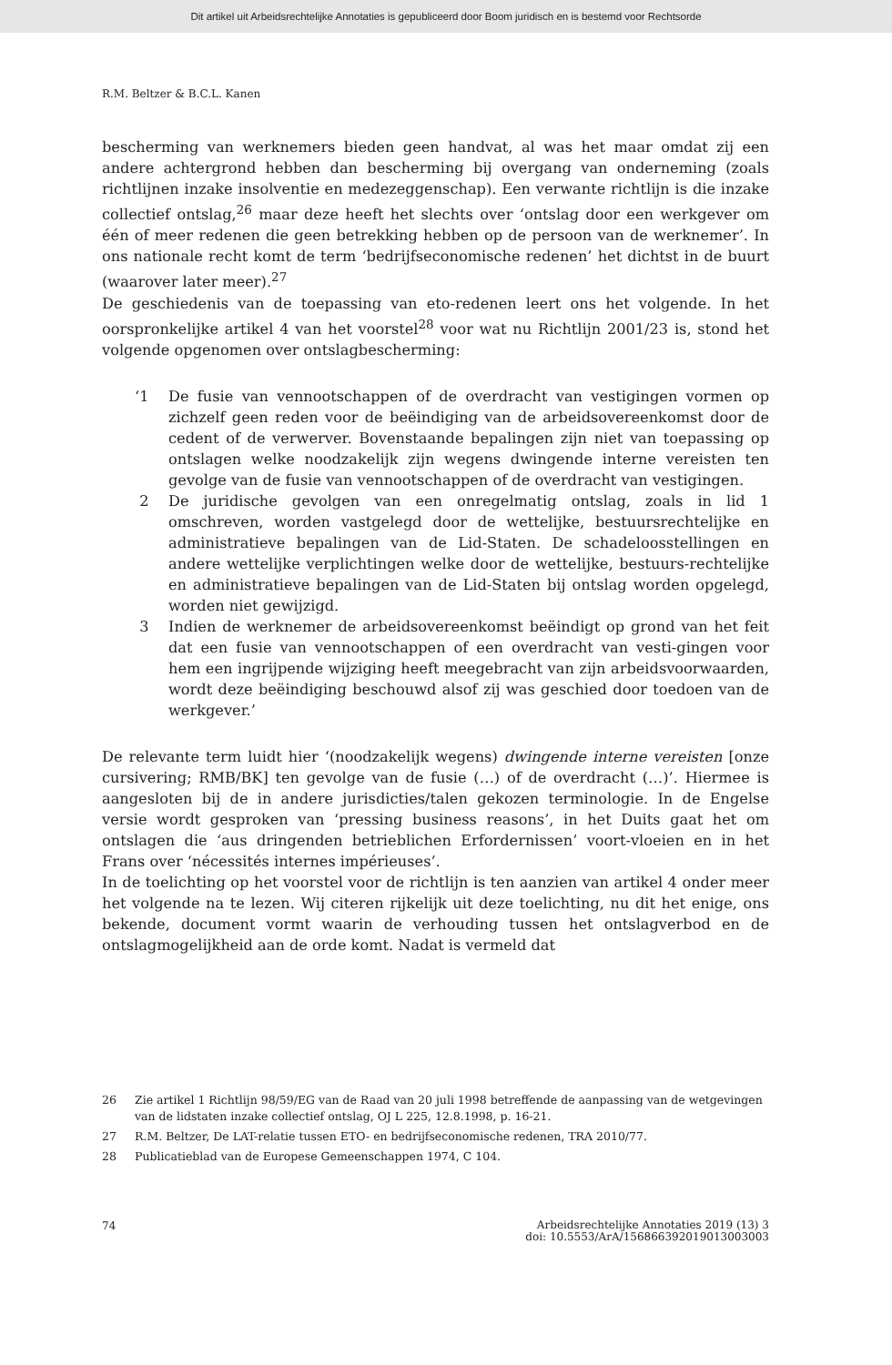Dit artikel uit Arbeidsrechtelijke Annotaties is gepubliceerd door Boom juridisch en is bestemd voor Rechtsorde
R.M. Beltzer & B.C.L. Kanen
bescherming van werknemers bieden geen handvat, al was het maar omdat zij een andere achtergrond hebben dan bescherming bij overgang van onderneming (zoals richtlijnen inzake insolventie en medezeggenschap). Een verwante richtlijn is die inzake collectief ontslag,<sup>26</sup> maar deze heeft het slechts over ‘ontslag door een werkgever om één of meer redenen die geen betrekking hebben op de persoon van de werknemer’. In ons nationale recht komt de term ‘bedrijfseconomische redenen’ het dichtst in de buurt (waarover later meer).<sup>27</sup>
De geschiedenis van de toepassing van eto-redenen leert ons het volgende. In het oorspronkelijke artikel 4 van het voorstel<sup>28</sup> voor wat nu Richtlijn 2001/23 is, stond het volgende opgenomen over ontslagbescherming:
‘1 De fusie van vennootschappen of de overdracht van vestigingen vormen op zichzelf geen reden voor de beëindiging van de arbeidsovereenkomst door de cedent of de verwerver. Bovenstaande bepalingen zijn niet van toepassing op ontslagen welke noodzakelijk zijn wegens dwingende interne vereisten ten gevolge van de fusie van vennootschappen of de overdracht van vestigingen.
2 De juridische gevolgen van een onregelmatig ontslag, zoals in lid 1 omschreven, worden vastgelegd door de wettelijke, bestuursrechtelijke en administratieve bepalingen van de Lid-Staten. De schadeloosstellingen en andere wettelijke verplichtingen welke door de wettelijke, bestuurs-rechtelijke en administratieve bepalingen van de Lid-Staten bij ontslag worden opgelegd, worden niet gewijzigd.
3 Indien de werknemer de arbeidsovereenkomst beëindigt op grond van het feit dat een fusie van vennootschappen of een overdracht van vesti-gingen voor hem een ingrijpende wijziging heeft meegebracht van zijn arbeidsvoorwaarden, wordt deze beëindiging beschouwd alsof zij was geschied door toedoen van de werkgever.’
De relevante term luidt hier ‘(noodzakelijk wegens) dwingende interne vereisten [onze cursivering; RMB/BK] ten gevolge van de fusie (…) of de overdracht (…)’. Hiermee is aangesloten bij de in andere jurisdicties/talen gekozen terminologie. In de Engelse versie wordt gesproken van ‘pressing business reasons’, in het Duits gaat het om ontslagen die ‘aus dringenden betrieblichen Erfordernissen’ voort-vloeien en in het Frans over ‘nécessités internes impérieuses’.
In de toelichting op het voorstel voor de richtlijn is ten aanzien van artikel 4 onder meer het volgende na te lezen. Wij citeren rijkelijk uit deze toelichting, nu dit het enige, ons bekende, document vormt waarin de verhouding tussen het ontslagverbod en de ontslagmogelijkheid aan de orde komt. Nadat is vermeld dat
26 Zie artikel 1 Richtlijn 98/59/EG van de Raad van 20 juli 1998 betreffende de aanpassing van de wetgevingen van de lidstaten inzake collectief ontslag, OJ L 225, 12.8.1998, p. 16-21.
27 R.M. Beltzer, De LAT-relatie tussen ETO- en bedrijfseconomische redenen, TRA 2010/77.
28 Publicatieblad van de Europese Gemeenschappen 1974, C 104.
74 Arbeidsrechtelijke Annotaties 2019 (13) 3
doi: 10.5553/ArA/156866392019013003003